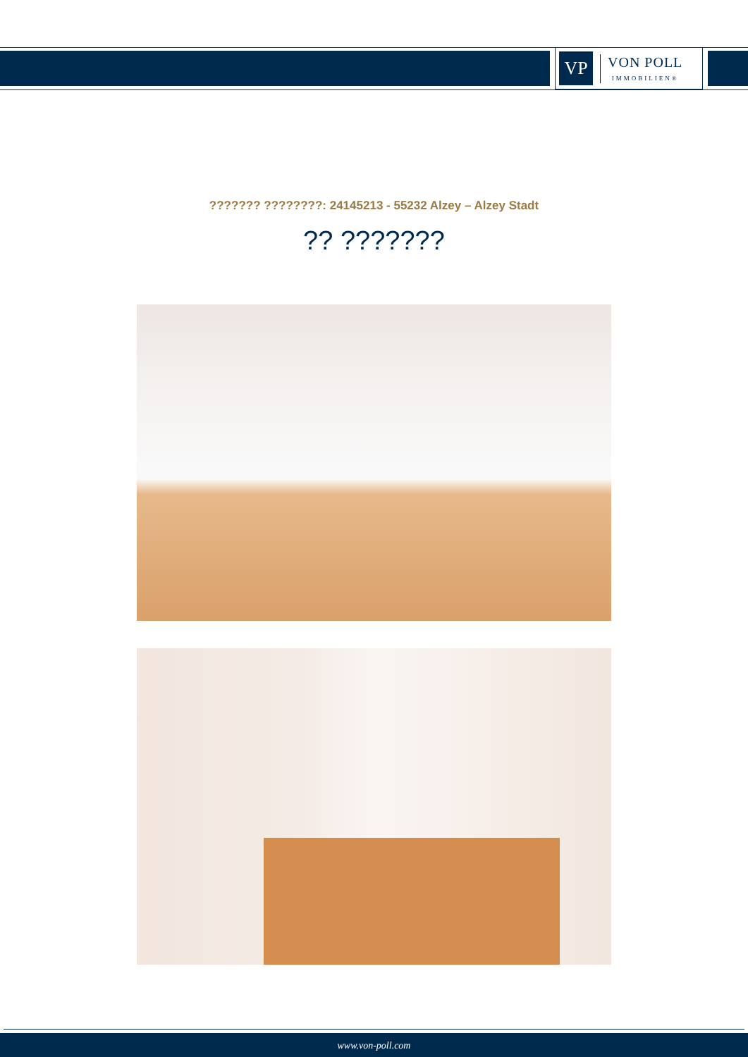VP
VON POLL
IMMOBILIEN®
??????? ????????: 24145213 - 55232 Alzey – Alzey Stadt
?? ???????
www.von-poll.com